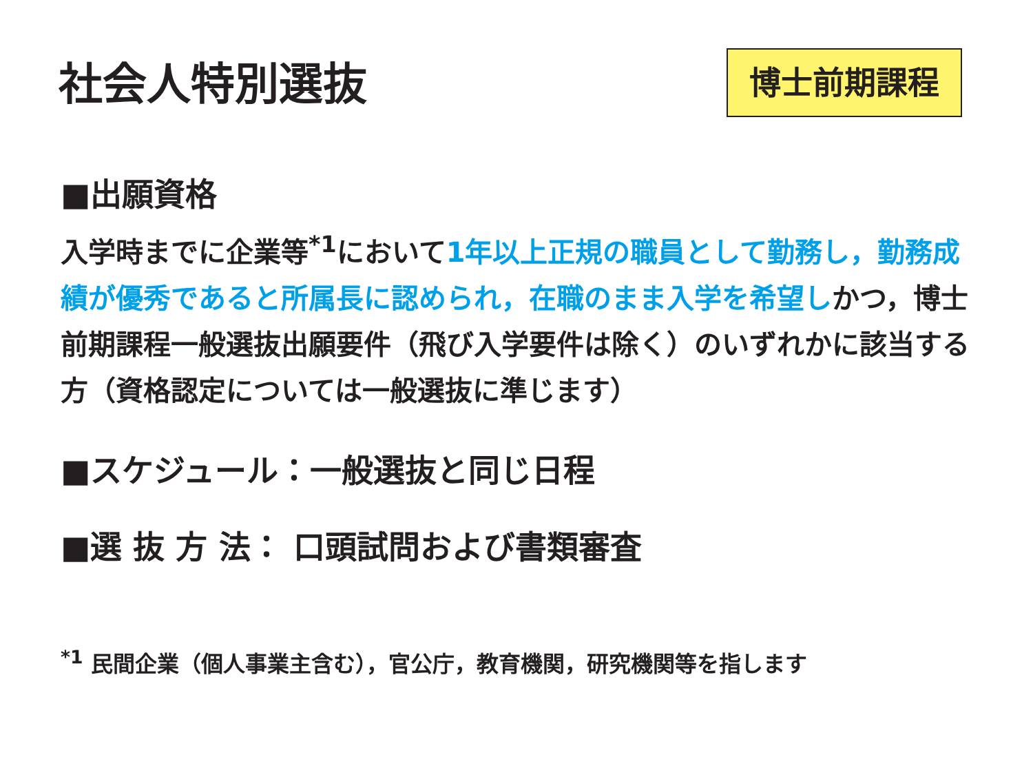社会人特別選抜 博士前期課程
■出願資格
入学時までに企業等<sup>*1</sup>において1年以上正規の職員として勤務し，勤務成績が優秀であると所属長に認められ，在職のまま入学を希望しかつ，博士前期課程一般選抜出願要件（飛び入学要件は除く）のいずれかに該当する方（資格認定については一般選抜に準じます）
■スケジュール：一般選抜と同じ日程
■選 抜 方 法： 口頭試問および書類審査
<sup>*1</sup> 民間企業（個人事業主含む），官公庁，教育機関，研究機関等を指します